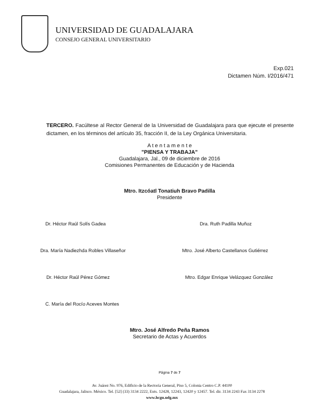UNIVERSIDAD DE GUADALAJARA
CONSEJO GENERAL UNIVERSITARIO
Exp.021
Dictamen Núm. I/2016/471
TERCERO. Facúltese al Rector General de la Universidad de Guadalajara para que ejecute el presente dictamen, en los términos del artículo 35, fracción II, de la Ley Orgánica Universitaria.
A t e n t a m e n t e
"PIENSA Y TRABAJA"
Guadalajara, Jal., 09 de diciembre de 2016
Comisiones Permanentes de Educación y de Hacienda
Mtro. Itzcóatl Tonatiuh Bravo Padilla
Presidente
Dr. Héctor Raúl Solís Gadea Dra. Ruth Padilla Muñoz
Dra. María Nadiezhda Robles Villaseñor
Mtro. José Alberto Castellanos Gutiérrez
Dr. Héctor Raúl Pérez Gómez Mtro. Edgar Enrique Velázquez González
C. María del Rocío Aceves Montes
Mtro. José Alfredo Peña Ramos
Secretario de Actas y Acuerdos
Página 7 de 7
Av. Juárez No. 976, Edificio de la Rectoría General, Piso 5, Colonia Centro C.P. 44100
Guadalajara, Jalisco. México. Tel. [52] (33) 3134 2222, Exts. 12428, 12243, 12420 y 12457. Tel. dir. 3134 2243 Fax 3134 2278
www.hcgu.udg.mx